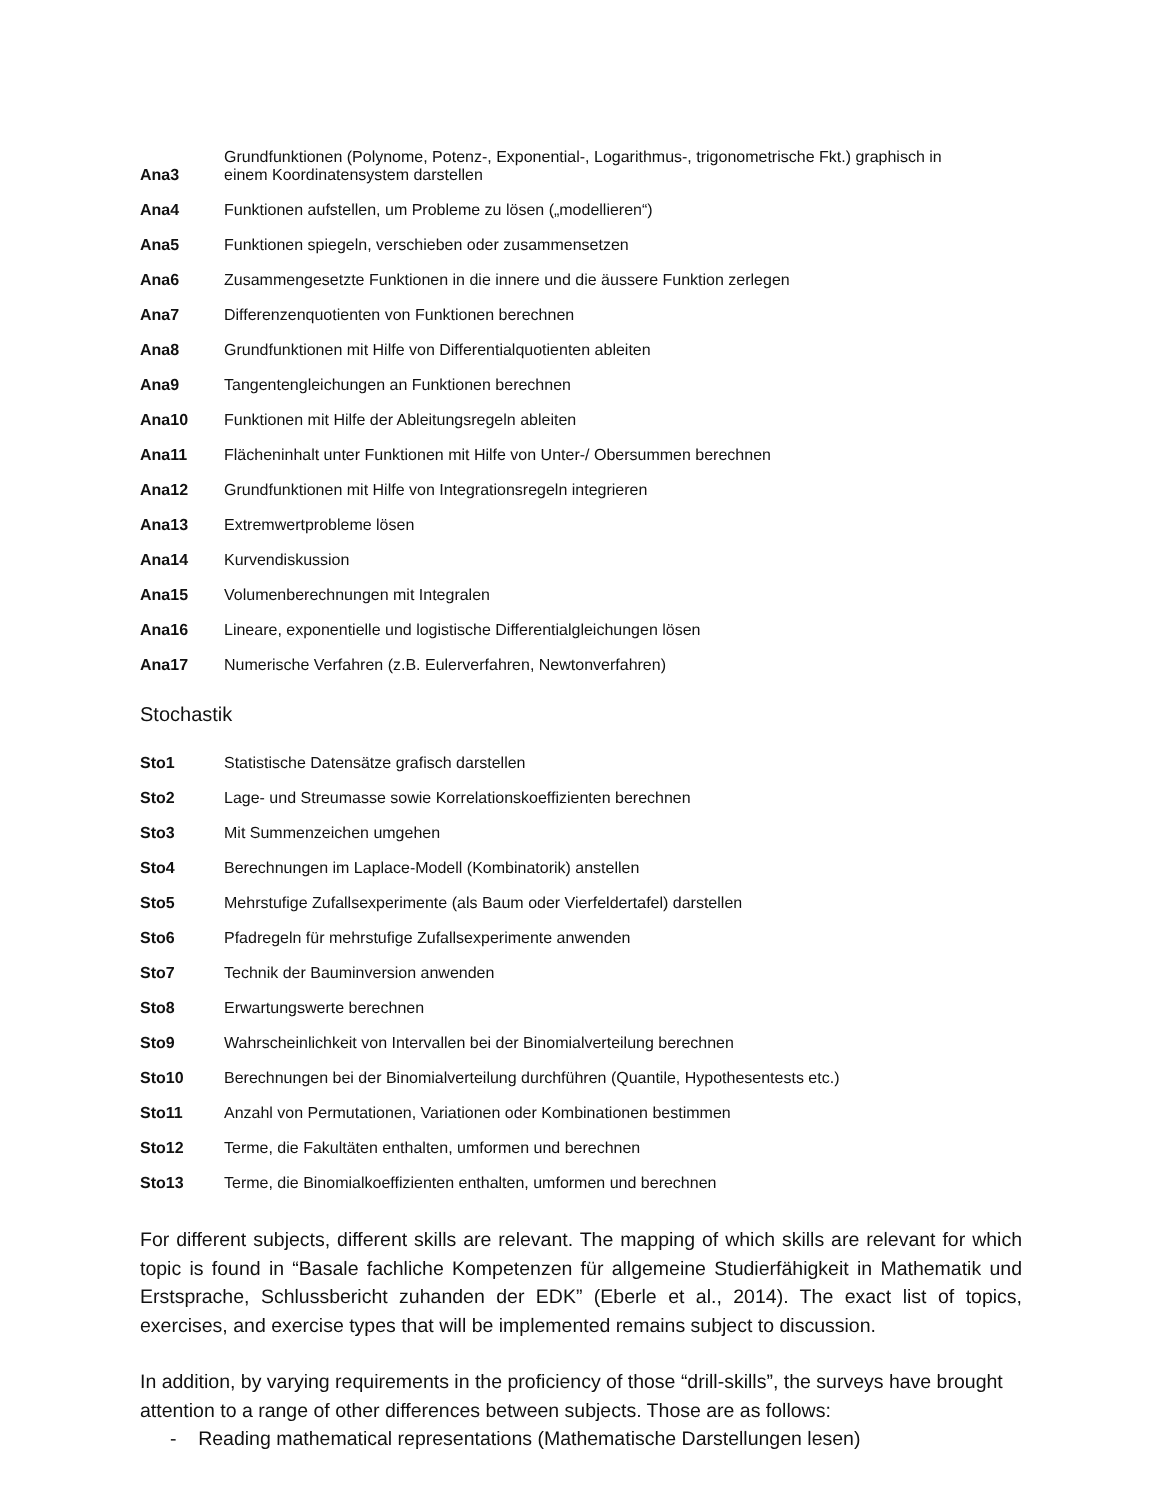| Ana3 | Grundfunktionen (Polynome, Potenz-, Exponential-, Logarithmus-, trigonometrische Fkt.) graphisch in einem Koordinatensystem darstellen |
| Ana4 | Funktionen aufstellen, um Probleme zu lösen („modellieren“) |
| Ana5 | Funktionen spiegeln, verschieben oder zusammensetzen |
| Ana6 | Zusammengesetzte Funktionen in die innere und die äussere Funktion zerlegen |
| Ana7 | Differenzenquotienten von Funktionen berechnen |
| Ana8 | Grundfunktionen mit Hilfe von Differentialquotienten ableiten |
| Ana9 | Tangentengleichungen an Funktionen berechnen |
| Ana10 | Funktionen mit Hilfe der Ableitungsregeln ableiten |
| Ana11 | Flächeninhalt unter Funktionen mit Hilfe von Unter-/ Obersummen berechnen |
| Ana12 | Grundfunktionen mit Hilfe von Integrationsregeln integrieren |
| Ana13 | Extremwertprobleme lösen |
| Ana14 | Kurvendiskussion |
| Ana15 | Volumenberechnungen mit Integralen |
| Ana16 | Lineare, exponentielle und logistische Differentialgleichungen lösen |
| Ana17 | Numerische Verfahren (z.B. Eulerverfahren, Newtonverfahren) |
Stochastik
| Sto1 | Statistische Datensätze grafisch darstellen |
| Sto2 | Lage- und Streumasse sowie Korrelationskoeffizienten berechnen |
| Sto3 | Mit Summenzeichen umgehen |
| Sto4 | Berechnungen im Laplace-Modell (Kombinatorik) anstellen |
| Sto5 | Mehrstufige Zufallsexperimente (als Baum oder Vierfeldertafel) darstellen |
| Sto6 | Pfadregeln für mehrstufige Zufallsexperimente anwenden |
| Sto7 | Technik der Bauminversion anwenden |
| Sto8 | Erwartungswerte berechnen |
| Sto9 | Wahrscheinlichkeit von Intervallen bei der Binomialverteilung berechnen |
| Sto10 | Berechnungen bei der Binomialverteilung durchführen (Quantile, Hypothesentests etc.) |
| Sto11 | Anzahl von Permutationen, Variationen oder Kombinationen bestimmen |
| Sto12 | Terme, die Fakultäten enthalten, umformen und berechnen |
| Sto13 | Terme, die Binomialkoeffizienten enthalten, umformen und berechnen |
For different subjects, different skills are relevant. The mapping of which skills are relevant for which topic is found in “Basale fachliche Kompetenzen für allgemeine Studierfähigkeit in Mathematik und Erstsprache, Schlussbericht zuhanden der EDK” (Eberle et al., 2014). The exact list of topics, exercises, and exercise types that will be implemented remains subject to discussion.
In addition, by varying requirements in the proficiency of those “drill-skills”, the surveys have brought attention to a range of other differences between subjects. Those are as follows:
- Reading mathematical representations (Mathematische Darstellungen lesen)